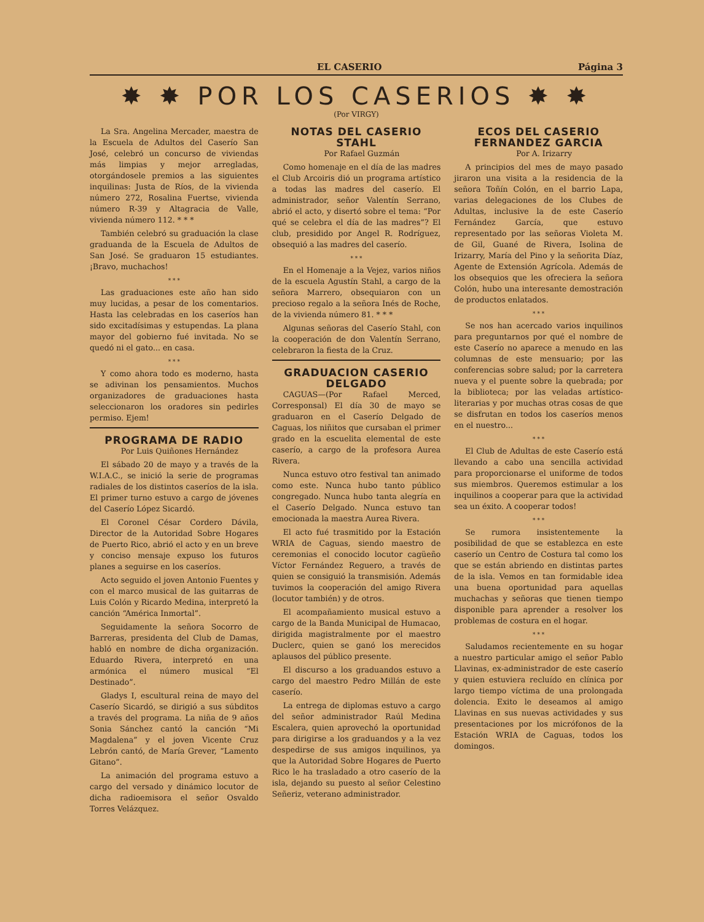EL CASERIO Página 3
✸ ✸ POR LOS CASERIOS ✸ ✸
(Por VIRGY)
La Sra. Angelina Mercader, maestra de la Escuela de Adultos del Caserío San José, celebró un concurso de viviendas más limpias y mejor arregladas, otorgándosele premios a las siguientes inquilinas: Justa de Ríos, de la vivienda número 272, Rosalina Fuertse, vivienda número R-39 y Altagracia de Valle, vivienda número 112. * * *
También celebró su graduación la clase graduanda de la Escuela de Adultos de San José. Se graduaron 15 estudiantes. ¡Bravo, muchachos!
* * *
Las graduaciones este año han sido muy lucidas, a pesar de los comentarios. Hasta las celebradas en los caseríos han sido excitadísimas y estupendas. La plana mayor del gobierno fué invitada. No se quedó ni el gato... en casa.
* * *
Y como ahora todo es moderno, hasta se adivinan los pensamientos. Muchos organizadores de graduaciones hasta seleccionaron los oradores sin pedirles permiso. Ejem!
PROGRAMA DE RADIO
Por Luis Quiñones Hernández
El sábado 20 de mayo y a través de la W.I.A.C., se inició la serie de programas radiales de los distintos caseríos de la isla. El primer turno estuvo a cargo de jóvenes del Caserío López Sicardó.
El Coronel César Cordero Dávila, Director de la Autoridad Sobre Hogares de Puerto Rico, abrió el acto y en un breve y conciso mensaje expuso los futuros planes a seguirse en los caseríos.
Acto seguido el joven Antonio Fuentes y con el marco musical de las guitarras de Luis Colón y Ricardo Medina, interpretó la canción “América Inmortal”.
Seguidamente la señora Socorro de Barreras, presidenta del Club de Damas, habló en nombre de dicha organización. Eduardo Rivera, interpretó en una armónica el número musical “El Destinado”.
Gladys I, escultural reina de mayo del Caserío Sicardó, se dirigió a sus súbditos a través del programa. La niña de 9 años Sonia Sánchez cantó la canción “Mi Magdalena” y el joven Vicente Cruz Lebrón cantó, de María Grever, “Lamento Gitano”.
La animación del programa estuvo a cargo del versado y dinámico locutor de dicha radioemisora el señor Osvaldo Torres Velázquez.
NOTAS DEL CASERIO STAHL
Por Rafael Guzmán
Como homenaje en el día de las madres el Club Arcoiris dió un programa artístico a todas las madres del caserío. El administrador, señor Valentín Serrano, abrió el acto, y disertó sobre el tema: “Por qué se celebra el día de las madres”? El club, presidido por Angel R. Rodríguez, obsequió a las madres del caserío.
* * *
En el Homenaje a la Vejez, varios niños de la escuela Agustín Stahl, a cargo de la señora Marrero, obsequiaron con un precioso regalo a la señora Inés de Roche, de la vivienda número 81. * * *
Algunas señoras del Caserío Stahl, con la cooperación de don Valentín Serrano, celebraron la fiesta de la Cruz.
GRADUACION CASERIO DELGADO
CAGUAS—(Por Rafael Merced, Corresponsal) El día 30 de mayo se graduaron en el Caserío Delgado de Caguas, los niñitos que cursaban el primer grado en la escuelita elemental de este caserío, a cargo de la profesora Aurea Rivera.
Nunca estuvo otro festival tan animado como este. Nunca hubo tanto público congregado. Nunca hubo tanta alegría en el Caserío Delgado. Nunca estuvo tan emocionada la maestra Aurea Rivera.
El acto fué trasmitido por la Estación WRIA de Caguas, siendo maestro de ceremonias el conocido locutor cagüeño Víctor Fernández Reguero, a través de quien se consiguió la transmisión. Además tuvimos la cooperación del amigo Rivera (locutor también) y de otros.
El acompañamiento musical estuvo a cargo de la Banda Municipal de Humacao, dirigida magistralmente por el maestro Duclerc, quien se ganó los merecidos aplausos del público presente.
El discurso a los graduandos estuvo a cargo del maestro Pedro Millán de este caserío.
La entrega de diplomas estuvo a cargo del señor administrador Raúl Medina Escalera, quien aprovechó la oportunidad para dirigirse a los graduandos y a la vez despedirse de sus amigos inquilinos, ya que la Autoridad Sobre Hogares de Puerto Rico le ha trasladado a otro caserío de la isla, dejando su puesto al señor Celestino Señeriz, veterano administrador.
ECOS DEL CASERIO FERNANDEZ GARCIA
Por A. Irizarry
A principios del mes de mayo pasado jiraron una visita a la residencia de la señora Toñín Colón, en el barrio Lapa, varias delegaciones de los Clubes de Adultas, inclusive la de este Caserío Fernández García, que estuvo representado por las señoras Violeta M. de Gil, Guané de Rivera, Isolina de Irizarry, María del Pino y la señorita Díaz, Agente de Extensión Agrícola. Además de los obsequios que les ofreciera la señora Colón, hubo una interesante demostración de productos enlatados.
* * *
Se nos han acercado varios inquilinos para preguntarnos por qué el nombre de este Caserío no aparece a menudo en las columnas de este mensuario; por las conferencias sobre salud; por la carretera nueva y el puente sobre la quebrada; por la biblioteca; por las veladas artístico-literarias y por muchas otras cosas de que se disfrutan en todos los caseríos menos en el nuestro...
* * *
El Club de Adultas de este Caserío está llevando a cabo una sencilla actividad para proporcionarse el uniforme de todos sus miembros. Queremos estimular a los inquilinos a cooperar para que la actividad sea un éxito. A cooperar todos!
* * *
Se rumora insistentemente la posibilidad de que se establezca en este caserío un Centro de Costura tal como los que se están abriendo en distintas partes de la isla. Vemos en tan formidable idea una buena oportunidad para aquellas muchachas y señoras que tienen tiempo disponible para aprender a resolver los problemas de costura en el hogar.
* * *
Saludamos recientemente en su hogar a nuestro particular amigo el señor Pablo Llavinas, ex-administrador de este caserío y quien estuviera recluído en clínica por largo tiempo víctima de una prolongada dolencia. Exito le deseamos al amigo Llavinas en sus nuevas actividades y sus presentaciones por los micrófonos de la Estación WRIA de Caguas, todos los domingos.